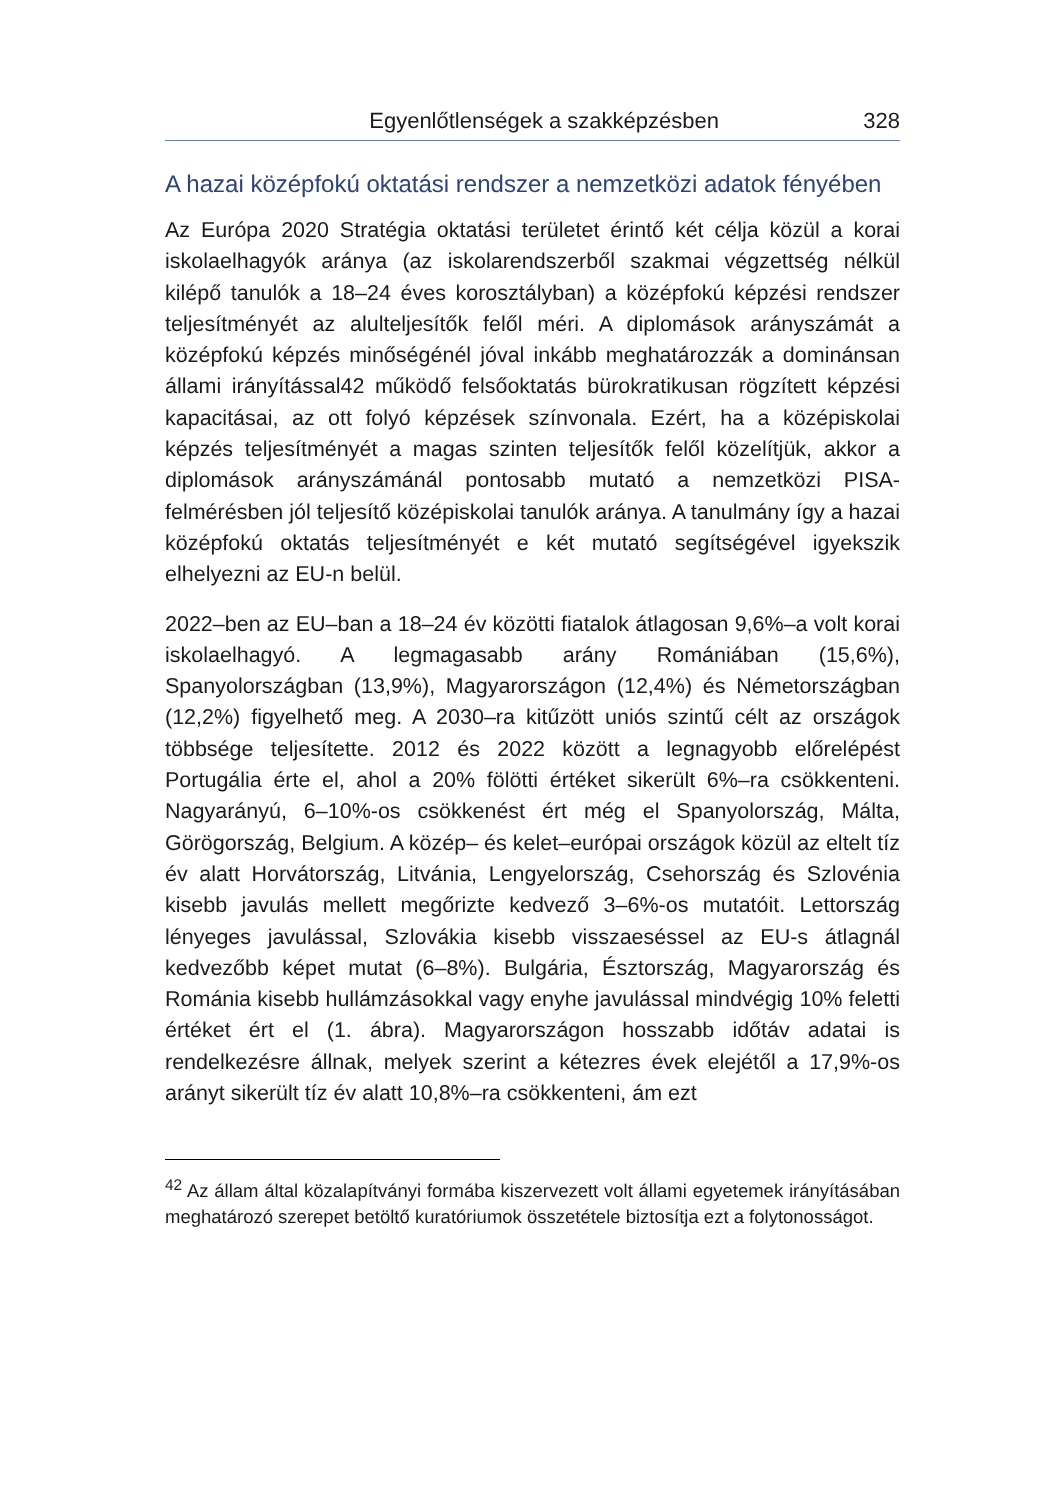Egyenlőtlenségek a szakképzésben 328
A hazai középfokú oktatási rendszer a nemzetközi adatok fényében
Az Európa 2020 Stratégia oktatási területet érintő két célja közül a korai iskolaelhagyók aránya (az iskolarendszerből szakmai végzettség nélkül kilépő tanulók a 18–24 éves korosztályban) a középfokú képzési rendszer teljesítményét az alulteljesítők felől méri. A diplomások arányszámát a középfokú képzés minőségénél jóval inkább meghatározzák a dominánsan állami irányítással42 működő felsőoktatás bürokratikusan rögzített képzési kapacitásai, az ott folyó képzések színvonala. Ezért, ha a középiskolai képzés teljesítményét a magas szinten teljesítők felől közelítjük, akkor a diplomások arányszámánál pontosabb mutató a nemzetközi PISA-felmérésben jól teljesítő középiskolai tanulók aránya. A tanulmány így a hazai középfokú oktatás teljesítményét e két mutató segítségével igyekszik elhelyezni az EU-n belül.
2022–ben az EU–ban a 18–24 év közötti fiatalok átlagosan 9,6%–a volt korai iskolaelhagyó. A legmagasabb arány Romániában (15,6%), Spanyolországban (13,9%), Magyarországon (12,4%) és Németországban (12,2%) figyelhető meg. A 2030–ra kitűzött uniós szintű célt az országok többsége teljesítette. 2012 és 2022 között a legnagyobb előrelépést Portugália érte el, ahol a 20% fölötti értéket sikerült 6%–ra csökkenteni. Nagyarányú, 6–10%-os csökkenést ért még el Spanyolország, Málta, Görögország, Belgium. A közép– és kelet–európai országok közül az eltelt tíz év alatt Horvátország, Litvánia, Lengyelország, Csehország és Szlovénia kisebb javulás mellett megőrizte kedvező 3–6%-os mutatóit. Lettország lényeges javulással, Szlovákia kisebb visszaeséssel az EU-s átlagnál kedvezőbb képet mutat (6–8%). Bulgária, Észtország, Magyarország és Románia kisebb hullámzásokkal vagy enyhe javulással mindvégig 10% feletti értéket ért el (1. ábra). Magyarországon hosszabb időtáv adatai is rendelkezésre állnak, melyek szerint a kétezres évek elejétől a 17,9%-os arányt sikerült tíz év alatt 10,8%–ra csökkenteni, ám ezt
<sup>42</sup> Az állam által közalapítványi formába kiszervezett volt állami egyetemek irányításában meghatározó szerepet betöltő kuratóriumok összetétele biztosítja ezt a folytonosságot.